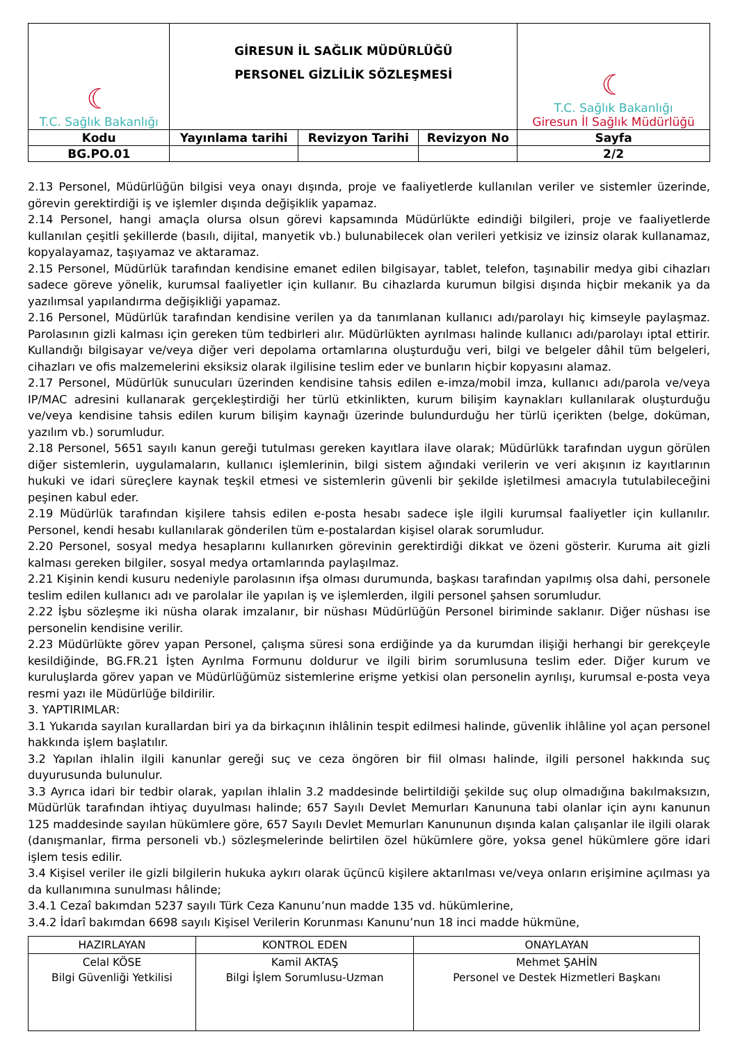| ☾ T.C. Sağlık Bakanlığı | GİRESUN İL SAĞLIK MÜDÜRLÜĞÜ PERSONEL GİZLİLİK SÖZLEŞMESİ | | | ☾ T.C. Sağlık Bakanlığı Giresun İl Sağlık Müdürlüğü |
| Kodu | Yayınlama tarihi | Revizyon Tarihi | Revizyon No | Sayfa |
| BG.PO.01 | | | | 2/2 |
2.13 Personel, Müdürlüğün bilgisi veya onayı dışında, proje ve faaliyetlerde kullanılan veriler ve sistemler üzerinde, görevin gerektirdiği iş ve işlemler dışında değişiklik yapamaz.
2.14 Personel, hangi amaçla olursa olsun görevi kapsamında Müdürlükte edindiği bilgileri, proje ve faaliyetlerde kullanılan çeşitli şekillerde (basılı, dijital, manyetik vb.) bulunabilecek olan verileri yetkisiz ve izinsiz olarak kullanamaz, kopyalayamaz, taşıyamaz ve aktaramaz.
2.15 Personel, Müdürlük tarafından kendisine emanet edilen bilgisayar, tablet, telefon, taşınabilir medya gibi cihazları sadece göreve yönelik, kurumsal faaliyetler için kullanır. Bu cihazlarda kurumun bilgisi dışında hiçbir mekanik ya da yazılımsal yapılandırma değişikliği yapamaz.
2.16 Personel, Müdürlük tarafından kendisine verilen ya da tanımlanan kullanıcı adı/parolayı hiç kimseyle paylaşmaz. Parolasının gizli kalması için gereken tüm tedbirleri alır. Müdürlükten ayrılması halinde kullanıcı adı/parolayı iptal ettirir. Kullandığı bilgisayar ve/veya diğer veri depolama ortamlarına oluşturduğu veri, bilgi ve belgeler dâhil tüm belgeleri, cihazları ve ofis malzemelerini eksiksiz olarak ilgilisine teslim eder ve bunların hiçbir kopyasını alamaz.
2.17 Personel, Müdürlük sunucuları üzerinden kendisine tahsis edilen e-imza/mobil imza, kullanıcı adı/parola ve/veya IP/MAC adresini kullanarak gerçekleştirdiği her türlü etkinlikten, kurum bilişim kaynakları kullanılarak oluşturduğu ve/veya kendisine tahsis edilen kurum bilişim kaynağı üzerinde bulundurduğu her türlü içerikten (belge, doküman, yazılım vb.) sorumludur.
2.18 Personel, 5651 sayılı kanun gereği tutulması gereken kayıtlara ilave olarak; Müdürlükk tarafından uygun görülen diğer sistemlerin, uygulamaların, kullanıcı işlemlerinin, bilgi sistem ağındaki verilerin ve veri akışının iz kayıtlarının hukuki ve idari süreçlere kaynak teşkil etmesi ve sistemlerin güvenli bir şekilde işletilmesi amacıyla tutulabileceğini peşinen kabul eder.
2.19 Müdürlük tarafından kişilere tahsis edilen e-posta hesabı sadece işle ilgili kurumsal faaliyetler için kullanılır. Personel, kendi hesabı kullanılarak gönderilen tüm e-postalardan kişisel olarak sorumludur.
2.20 Personel, sosyal medya hesaplarını kullanırken görevinin gerektirdiği dikkat ve özeni gösterir. Kuruma ait gizli kalması gereken bilgiler, sosyal medya ortamlarında paylaşılmaz.
2.21 Kişinin kendi kusuru nedeniyle parolasının ifşa olması durumunda, başkası tarafından yapılmış olsa dahi, personele teslim edilen kullanıcı adı ve parolalar ile yapılan iş ve işlemlerden, ilgili personel şahsen sorumludur.
2.22 İşbu sözleşme iki nüsha olarak imzalanır, bir nüshası Müdürlüğün Personel biriminde saklanır. Diğer nüshası ise personelin kendisine verilir.
2.23 Müdürlükte görev yapan Personel, çalışma süresi sona erdiğinde ya da kurumdan ilişiği herhangi bir gerekçeyle kesildiğinde, BG.FR.21 İşten Ayrılma Formunu doldurur ve ilgili birim sorumlusuna teslim eder. Diğer kurum ve kuruluşlarda görev yapan ve Müdürlüğümüz sistemlerine erişme yetkisi olan personelin ayrılışı, kurumsal e-posta veya resmi yazı ile Müdürlüğe bildirilir.
3. YAPTIRIMLAR:
3.1 Yukarıda sayılan kurallardan biri ya da birkaçının ihlâlinin tespit edilmesi halinde, güvenlik ihlâline yol açan personel hakkında işlem başlatılır.
3.2 Yapılan ihlalin ilgili kanunlar gereği suç ve ceza öngören bir fiil olması halinde, ilgili personel hakkında suç duyurusunda bulunulur.
3.3 Ayrıca idari bir tedbir olarak, yapılan ihlalin 3.2 maddesinde belirtildiği şekilde suç olup olmadığına bakılmaksızın, Müdürlük tarafından ihtiyaç duyulması halinde; 657 Sayılı Devlet Memurları Kanununa tabi olanlar için aynı kanunun 125 maddesinde sayılan hükümlere göre, 657 Sayılı Devlet Memurları Kanununun dışında kalan çalışanlar ile ilgili olarak (danışmanlar, firma personeli vb.) sözleşmelerinde belirtilen özel hükümlere göre, yoksa genel hükümlere göre idari işlem tesis edilir.
3.4 Kişisel veriler ile gizli bilgilerin hukuka aykırı olarak üçüncü kişilere aktarılması ve/veya onların erişimine açılması ya da kullanımına sunulması hâlinde;
3.4.1 Cezaî bakımdan 5237 sayılı Türk Ceza Kanunu’nun madde 135 vd. hükümlerine,
3.4.2 İdarî bakımdan 6698 sayılı Kişisel Verilerin Korunması Kanunu’nun 18 inci madde hükmüne,
| HAZIRLAYAN | KONTROL EDEN | ONAYLAYAN |
| --- | --- | --- |
| Celal KÖSE Bilgi Güvenliği Yetkilisi | Kamil AKTAŞ Bilgi İşlem Sorumlusu-Uzman | Mehmet ŞAHİN Personel ve Destek Hizmetleri Başkanı |